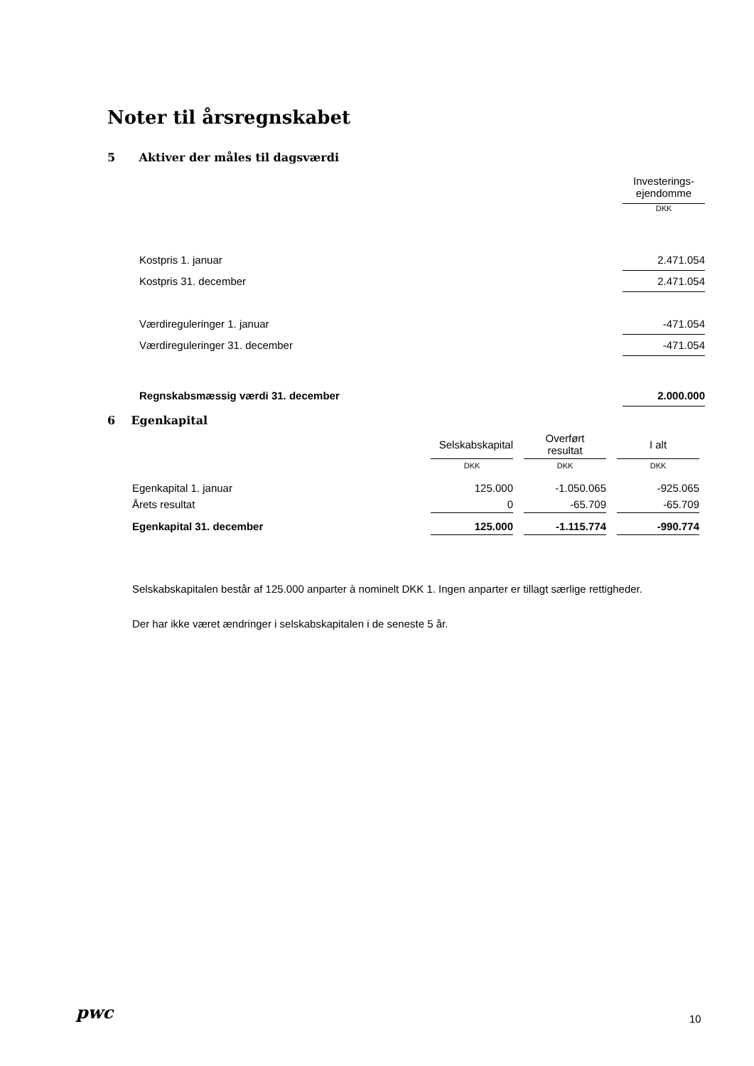Noter til årsregnskabet
5 Aktiver der måles til dagsværdi
| | Investerings- ejendomme |
| | DKK |
| Kostpris 1. januar | 2.471.054 |
| Kostpris 31. december | 2.471.054 |
| Værdireguleringer 1. januar | -471.054 |
| Værdireguleringer 31. december | -471.054 |
| Regnskabsmæssig værdi 31. december | 2.000.000 |
6 Egenkapital
| | Selskabskapital | | Overført resultat | | I alt |
| | DKK | | DKK | | DKK |
| Egenkapital 1. januar | 125.000 | | -1.050.065 | | -925.065 |
| Årets resultat | 0 | | -65.709 | | -65.709 |
| Egenkapital 31. december | 125.000 | | -1.115.774 | | -990.774 |
Selskabskapitalen består af 125.000 anparter à nominelt DKK 1. Ingen anparter er tillagt særlige rettigheder.
Der har ikke været ændringer i selskabskapitalen i de seneste 5 år.
pwc 10